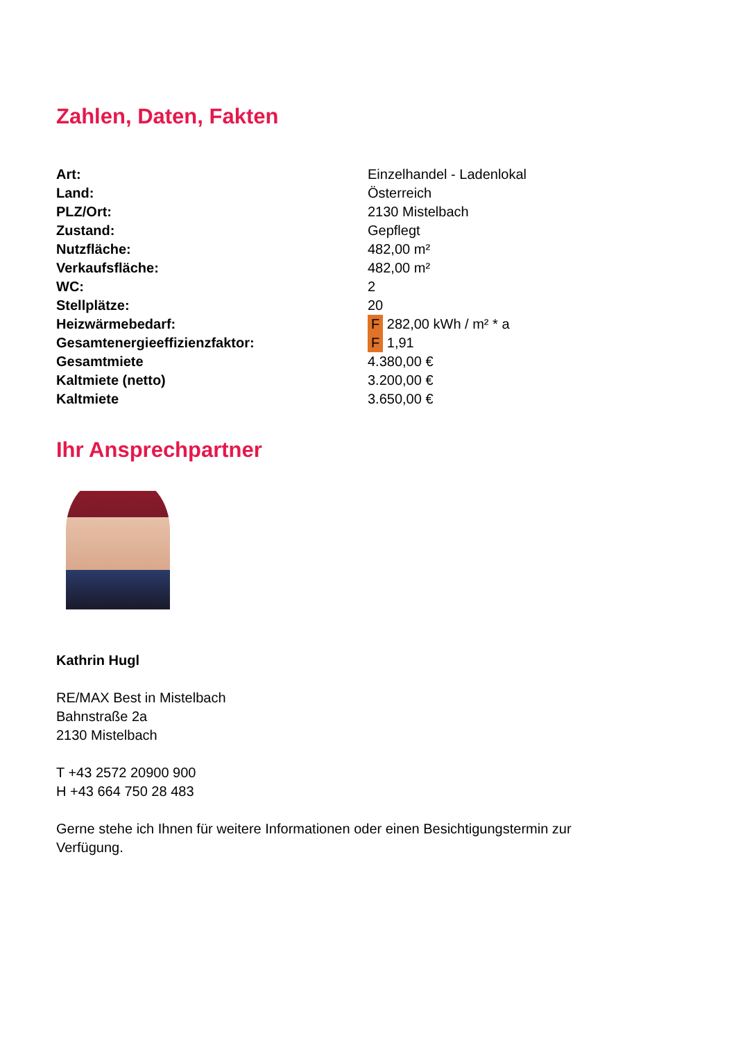Zahlen, Daten, Fakten
| Art: | Einzelhandel - Ladenlokal |
| Land: | Österreich |
| PLZ/Ort: | 2130 Mistelbach |
| Zustand: | Gepflegt |
| Nutzfläche: | 482,00 m² |
| Verkaufsfläche: | 482,00 m² |
| WC: | 2 |
| Stellplätze: | 20 |
| Heizwärmebedarf: | F 282,00 kWh / m² * a |
| Gesamtenergieeffizienzfaktor: | F 1,91 |
| Gesamtmiete | 4.380,00 € |
| Kaltmiete (netto) | 3.200,00 € |
| Kaltmiete | 3.650,00 € |
Ihr Ansprechpartner
Kathrin Hugl
RE/MAX Best in Mistelbach
Bahnstraße 2a
2130 Mistelbach
T +43 2572 20900 900
H +43 664 750 28 483
Gerne stehe ich Ihnen für weitere Informationen oder einen Besichtigungstermin zur Verfügung.